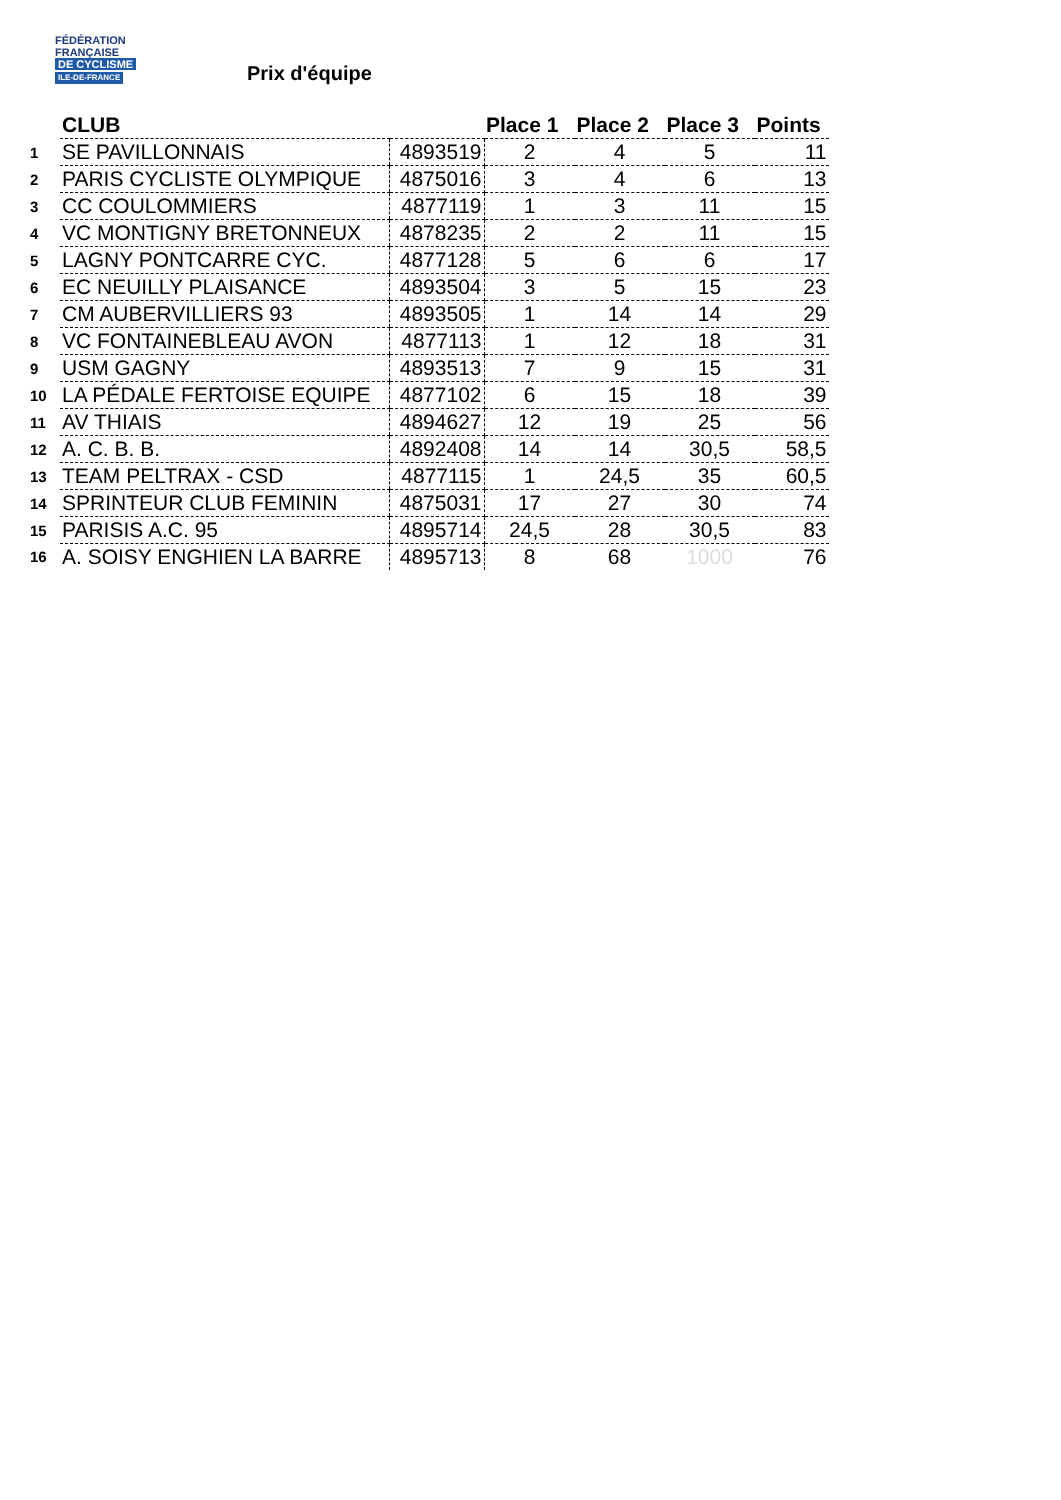FÉDÉRATION
FRANÇAISE
DE CYCLISME
ILE-DE-FRANCE
Prix d'équipe
| | CLUB | | Place 1 | Place 2 | Place 3 | Points |
| 1 | SE PAVILLONNAIS | 4893519 | 2 | 4 | 5 | 11 |
| 2 | PARIS CYCLISTE OLYMPIQUE | 4875016 | 3 | 4 | 6 | 13 |
| 3 | CC COULOMMIERS | 4877119 | 1 | 3 | 11 | 15 |
| 4 | VC MONTIGNY BRETONNEUX | 4878235 | 2 | 2 | 11 | 15 |
| 5 | LAGNY PONTCARRE CYC. | 4877128 | 5 | 6 | 6 | 17 |
| 6 | EC NEUILLY PLAISANCE | 4893504 | 3 | 5 | 15 | 23 |
| 7 | CM AUBERVILLIERS 93 | 4893505 | 1 | 14 | 14 | 29 |
| 8 | VC FONTAINEBLEAU AVON | 4877113 | 1 | 12 | 18 | 31 |
| 9 | USM GAGNY | 4893513 | 7 | 9 | 15 | 31 |
| 10 | LA PÉDALE FERTOISE EQUIPE | 4877102 | 6 | 15 | 18 | 39 |
| 11 | AV THIAIS | 4894627 | 12 | 19 | 25 | 56 |
| 12 | A. C. B. B. | 4892408 | 14 | 14 | 30,5 | 58,5 |
| 13 | TEAM PELTRAX - CSD | 4877115 | 1 | 24,5 | 35 | 60,5 |
| 14 | SPRINTEUR CLUB FEMININ | 4875031 | 17 | 27 | 30 | 74 |
| 15 | PARISIS A.C. 95 | 4895714 | 24,5 | 28 | 30,5 | 83 |
| 16 | A. SOISY ENGHIEN LA BARRE | 4895713 | 8 | 68 | 1000 | 76 |